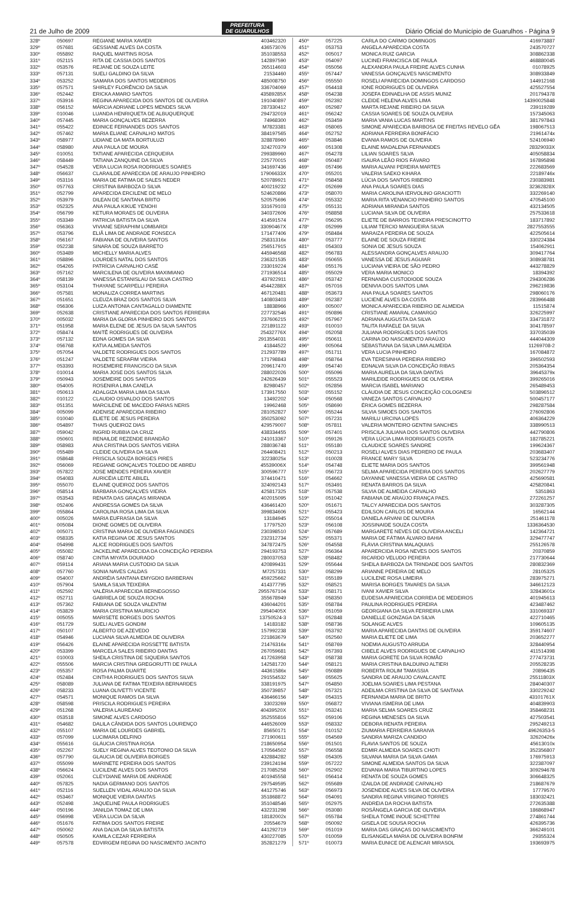21 de Julho de 2009 PREFEITURA
DE GUARULHOS Diário Oficial do Município de Guarulhos - Página 9
| 328º | 050697 | REGIANE MARIA XAVIER | 403462320 |
| 329º | 057681 | GESSIANE ALVES DA COSTA | 436573076 |
| 330º | 055892 | RAQUEL MARTINS ROSA | 351038553 |
| 331º | 052115 | RITA DE CASSIA DOS SANTOS | 142897590 |
| 332º | 053576 | REJANE DE SOUZA LEITE | 265114603 |
| 333º | 057131 | SUELI GALDINO DA SILVA | 21534460 |
| 334º | 053252 | SAMARA DOS SANTOS MEDEIROS | 485008750 |
| 335º | 057571 | SHIRLEY FLORÊNCIO DA SILVA | 336704069 |
| 336º | 052442 | ERICKA AMARO SANTOS | 43589285X |
| 337º | 053916 | REGINA APARECIDA DOS SANTOS DE OLIVEIRA | 191040897 |
| 338º | 056152 | MÁRCIA ADRIANE LOPES MENDES SILVA | 287330412 |
| 339º | 010046 | LUANDA HENRIQUETA DE ALBUQUERQUE | 294732019 |
| 340º | 057445 | MARIA GONÇALVES BEZERRA | 74968300 |
| 341º | 055422 | EDINICE FERNANDES DOS SANTOS | M7823381 |
| 342º | 057462 | MARIA ELIANE CARVALHO MATOS | 384197565 |
| 343º | 058977 | LIDIANE DA MATA BORTULUZI | 328878960 |
| 344º | 058980 | ANA PAULA DE MOURA | 324270379 |
| 345º | 010051 | TATIANE APARECIDA CERQUEIRA | 299389960 |
| 346º | 058449 | TATIANA ZANQUINE DA SILVA | 225770015 |
| 347º | 054528 | VERA LUCIA ROSA RODRIGUES SOARES | 341697436 |
| 348º | 056637 | CLARAILDE APARECIDA DE ARAUJO PINHEIRO | 17906633X |
| 349º | 053116 | MARIA DE FATIMA DE SALES NEDER | 520789921 |
| 350º | 057763 | CRISTINA BARBOZA D SILVA | 400219232 |
| 351º | 052799 | APARECIDA ERCILENE DE MELO | 524620866 |
| 352º | 053979 | DILEAN DE SANTANA BRITO | 520575696 |
| 353º | 052325 | ANA PAULA KIKUE YENOHI | 331679103 |
| 354º | 056799 | KETURA MORAES DE OLIVEIRA | 340372606 |
| 355º | 053349 | PATRICIA BATISTA DA SILVA | 414591574 |
| 356º | 056363 | VIVIANE SERAPHIM LOMBARDI | 33090467X |
| 357º | 053796 | ELIÃ LIMA DE ANDRADE FONSECA | 171477406 |
| 358º | 056167 | FABIANA DE OLIVEIRA SANTOS | 25831316x |
| 359º | 052238 | SINARA DE SOUZA BARRETO | 256517915 |
| 360º | 053489 | MICHELLY MARIA ALVES | 445946568 |
| 361º | 058896 | LOURDES NATAL DOS SANTOS | 236321535 |
| 362º | 054265 | PATRÍCIA CARVALHO CASÉ | 233019224 |
| 363º | 057162 | MARCILENA DE OLIVEIRA MAXIMIANO | 271936514 |
| 364º | 058139 | VANESSA ESTANISLAU DA SILVA CASTRO | 437922911 |
| 365º | 053104 | THAYANE SCARPELLI PEREIRA | 45442288X |
| 366º | 057581 | MONALIZA CORREA MARTINS | 467120481 |
| 367º | 051651 | CLEUZA BRAZ DOS SANTOS SILVA | 140803403 |
| 368º | 056306 | LUIZA ANTONIA CANTAGALLO DIAMENTE | 18838966 |
| 369º | 052638 | CRISTIANE APARECIDA DOS SANTOS FERREIRA | 227732546 |
| 370º | 005032 | MARIA DA GLORIA PINHEIRO DOS SANTOS | 237606215 |
| 371º | 051958 | MARIA ELENE DE JESUS DA SILVA SANTOS | 221891122 |
| 372º | 058474 | MAITÊ RODRIGUES DE OLIVEIRA | 25432776X |
| 373º | 057132 | EDNA GOMES DA SILVA | 2913554031 |
| 374º | 056768 | KATIA ALMEIDA SANTOS | 41844522 |
| 375º | 057054 | VALDETE RODRIGUES DOS SANTOS | 212937789 |
| 376º | 051247 | VALDETE SERAFIM VIEIRA | 171798843 |
| 377º | 053393 | ROSEMEIRE FRANCISCO DA SILVA | 209617470 |
| 378º | 010014 | MARIA JOSE DOS SANTOS SILVA | 288022026 |
| 379º | 050943 | JOSEMEIRE DOS SANTOS | 242626439 |
| 380º | 054005 | ROSENIRA LIMA CANELA | 82980457 |
| 381º | 050613 | ADALGIZA MARIA LIMA DA SILVA | 173917550 |
| 382º | 010122 | CLAUDIO OSVALDO DOS SANTOS | 13492202 |
| 383º | 051351 | MARCILENE DE MACEDO FARIAS NERIS | 19962468 |
| 384º | 005099 | ADENISE APARECIDA RIBEIRO | 281052827 |
| 385º | 010040 | ELIETE DE JESUS PEREIRA | 350253092 |
| 386º | 054897 | THAIS QUEIROZ DIAS | 429579007 |
| 387º | 059042 | INGRID RUBBIA DA CRUZ | 438334455 |
| 388º | 050601 | RENAILDE REZENDE BRANDÃO | 241013367 |
| 389º | 058983 | ANA CRISTINA DOS SANTOS VIEIRA | 288036748 |
| 390º | 055489 | CLEIDE OLIVEIRA DA SILVA | 264408421 |
| 391º | 058648 | PRISCILA SOUZA BORGES PIRES | 32238025x |
| 392º | 056069 | REGIANE GONÇALVES TOLEDO DE ABREU | 45539006X |
| 393º | 057822 | JOSE MENDES PEREIRA XAVIER | 300596777 |
| 394º | 054083 | AURICÉIA LEITE ABILEL | 374410471 |
| 395º | 055070 | ELAINE QUEIROZ DOS SANTOS | 324092143 |
| 396º | 058514 | BÁRBARA GONÇALVES VIEIRA | 425817325 |
| 397º | 053543 | RENATA DAS GRAÇAS MIRANDA | 402015095 |
| 398º | 052406 | ANDRESSA GOMES DA SILVA | 436461420 |
| 399º | 055864 | CAROLINA ROSA LIMA DA SILVA | 399834606 |
| 400º | 005026 | MARIA EUFRASIA DA SILVA | 13184945 |
| 401º | 005084 | DIONE GOMES DE OLIVEIRA | 17797520 |
| 402º | 005071 | CRISTINA MARIA DE OLIVEIRA FAGUNDES | 230398510 |
| 403º | 058335 | KATIA REGINA DE JESUS SANTOS | 232312734 |
| 404º | 054998 | ALICE RODRIGUES DOS SANTOS | 347872475 |
| 405º | 055082 | JACKELINE APARECIDA DA CONCEIÇÃO PEREIRA | 294193753 |
| 406º | 058740 | CINTIA MIYATA DOURADO | 280037053 |
| 407º | 059114 | ARIANA MARIA CUSTODIO DA SILVA | 420899431 |
| 408º | 057760 | SONIA NAVES CALDAS | M7257331 |
| 409º | 054007 | ANDRÉIA SANTANA EMYGDIO BARBERAN | 459225662 |
| 410º | 057904 | SAMILA SILVA TEIXEIRA | 414377795 |
| 411º | 052592 | VALÉRIA APARECIDA BERNEGOSSO | 2955767104 |
| 412º | 052711 | GABRIELA DE SOUZA ROCHA | 355678949 |
| 413º | 057362 | FABIANA DE SOUZA VALENTIM | 436044201 |
| 414º | 053829 | MARIA CRISTINA MAURICIO | 29540405X |
| 415º | 005055 | MARISETE BORGES DOS SANTOS | 13750524-3 |
| 416º | 051729 | SUELI ALVES GONDIM | 14183182 |
| 417º | 050107 | ALBERTO DE AZEVEDO | 157992238 |
| 418º | 054946 | LUCIANA SILVA ALMEIDA DE OLIVEIRA | 221863679 |
| 419º | 056426 | ELAINE APARECIDA ROSSETTE BATISTA | 21476316x |
| 420º | 053399 | MARCELA SALES RIBEIRO DANTAS | 267059681 |
| 421º | 010003 | SHEILA CRISTINA DE SIQUEIRA SANTOS | 417263958 |
| 422º | 055506 | MARCIA CRISTINA GREGORUTTI DE PAULA | 142581720 |
| 423º | 055357 | ROSA PALMA DUARTE | 44361586x |
| 424º | 052484 | CINTHIA RODRIGUES DOS SANTOS SILVA | 291554532 |
| 425º | 058089 | JULIANA DE FATIMA TEIXEIRA BERNARDES | 338191975 |
| 426º | 058233 | LUANA OLIVETTI VICENTE | 350739857 |
| 427º | 054571 | MONIQUE RAMOS DA SILVA | 436466156 |
| 428º | 058598 | PRISCILA RODRIGUES PEREIRA | 33023269 |
| 429º | 051268 | VALERIA LAUREANO | 40439520X |
| 430º | 053518 | SIMONE ALVES CARDOSO | 352555816 |
| 431º | 054682 | DALILA CÂNDIDA DOS SANTOS LOURENÇO | 446526009 |
| 432º | 055107 | MARIA DE LOURDES GABRIEL | 85650171 |
| 433º | 057099 | LUCIMARA DELFINO | 271900611 |
| 434º | 055616 | GLÁUCIA CRISTINA ROSA | 218650954 |
| 435º | 052267 | SUELY REGINA ALVES TEOTONIO DA SILVA | 170564502 |
| 436º | 057790 | GLAUCIA DE OLIVEIRA BORGES | 432884282 |
| 437º | 055099 | MARINETE PEREIRA DOS SANTOS | 239124194 |
| 438º | 056624 | LUCILENE ALVES DOS SANTOS | 217085258 |
| 439º | 052061 | CLEYDIANE MARIA DE ANDRADE | 401945558 |
| 440º | 057825 | NADIA GERMANO DOS SANTOS | 297549595 |
| 441º | 052116 | SUELLEN VIDAL ARAUJO DA SILVA | 441275746 |
| 442º | 053467 | MONIQUE VIEIRA DANTAS | 351868872 |
| 443º | 052498 | JAQUELINE PAULA RODRIGUES | 351048546 |
| 444º | 050196 | JANILDA TOMAZ DE LIMA | 432231298 |
| 445º | 056998 | VERA LUCIA DA SILVA | 18182002x |
| 446º | 051676 | FATIMA DOS SANTOS FREIRE | 20554679 |
| 447º | 050062 | ANA DALVA DA SILVA BATISTA | 441292719 |
| 448º | 050505 | KAMILA CEZAR FERREIRA | 430227085 |
| 449º | 057578 | EDVIRGEM REGINA DO NASCIMENTO JACINTO | 352821279 |
| 450º | 057225 | CARLA DO CARMO DOMINGOS | 416973887 |
| 451º | 053753 | ANGELA APARECIDA COSTA | 243570727 |
| 452º | 005017 | MONICA RUIZ GARCIA | 308862338 |
| 453º | 054097 | LUCINEI FRANCISCA DE PAULA | 468880045 |
| 454º | 055056 | ALEXANDRA PAULA FREIRE ALVES CUNHA | 01078925 |
| 455º | 057447 | VANESSA GONÇALVES NASCIMENTO | 308933849 |
| 456º | 055550 | ROSELI APARECIDA DOMINGOS CARDOSO | 144912168 |
| 457º | 054418 | IONE RODRIGUES DE OLIVEIRA | 425527554 |
| 458º | 054238 | JOSEFA EDINAELHA DE ASSIS MUNIZ | 201794378 |
| 459º | 052392 | CLEIDE HELENA ALVES LIMA | 14390025848 |
| 460º | 052987 | MARTA REJANE RIBEIRO DA SILVA | 239119289 |
| 461º | 056242 | CASSIA SOARES DE SOUZA OLIVEIRA | 157345063 |
| 462º | 053459 | MARIA VANIA LUCAS MARTINS | 381797843 |
| 463º | 058065 | SIMONE APARECIDA BARBOSA DE FREITAS REVELO GÊA | 198067513 |
| 464º | 052752 | ADRIANA FERREIRA BONIFÁCIO | 21961474x |
| 465º | 053846 | EVANIA RAMOS DE OLIVEIRA | 524106940 |
| 466º | 051308 | ELAINE MADALENA FERNANDES | 28329033X |
| 467º | 054278 | LILIAN SOARES SILVA | 405058834 |
| 468º | 050487 | ISAURA LEÃO RIOS FÁVARO | 167895898 |
| 469º | 057496 | MARIA ALVANI PEREIRA MARTES | 222683569 |
| 470º | 055201 | VALERIA SAEKO KIHARA | 22189746x |
| 471º | 058458 | LÚCIA DOS SANTOS RIBEIRO | 230383981 |
| 472º | 052699 | ANA PAULA SOARES DIAS | 32362828X |
| 473º | 058070 | MARIA CAROLINA IERVOLINO GRACIOTTI | 332269140 |
| 474º | 055332 | MARIA RITA VENANCIO PINHEIRO SANTOS | 470545100 |
| 475º | 055131 | ADRIANA MIRANDA SANTOS | 432134505 |
| 476º | 058858 | LUCIANA SILVA DE OLIVEIRA | 257533618 |
| 477º | 056295 | ELIETE DE BARROS TEIXEIRA PRESCINOTTO | 183717892 |
| 478º | 052999 | LILIAM TERCIO MANGUEIRA SILVA | 2827553555 |
| 479º | 058484 | MARAIZA PEREIRA DE SOUZA | 422505614 |
| 480º | 053777 | ELAINE DE SOUZA FREIRE | 330224384 |
| 481º | 054303 | SONIA DE JESUS SOUZA | 154062911 |
| 482º | 056783 | ALESSANDRA GONÇALVES ARAUJO | 309417764 |
| 483º | 050655 | VANESSA DE JESUS AGUIAR | 308938781 |
| 484º | 055176 | LUCIANA VIEIRA DE SÃO PEDRO | 443278829 |
| 485º | 055029 | VERA MARIA MONICO | 18394392 |
| 486º | 053742 | FERNANDA CUSTODIODE SOUZA | 294306286 |
| 487º | 057016 | DENIVIA DOS SANTOS LIMA | 296219836 |
| 488º | 053673 | ANA PAULA SOARES SANTOS | 298060176 |
| 489º | 052387 | LUCIENE ALVES DA COSTA | 283966488 |
| 490º | 005007 | MONICA APARECIDA RIBEIRO DE ALMEIDA | 11515874 |
| 491º | 050896 | CRISTIANE AMARAL CAMARGO | 326225997 |
| 492º | 057967 | ADRIANA AUGUSTA DA SILVA | 334731872 |
| 493º | 010010 | TALITA RAFAELE DA SILVA | 304178597 |
| 494º | 052058 | JULIANA RODRIGUES DOS SANTOS | 337035039 |
| 495º | 050611 | CARINA DO NASCIMENTO ARAÚJO | 444044309 |
| 496º | 005064 | SEBASTIANA DA SILVA LIMA ALMEIDA | 11269708-2 |
| 497º | 051711 | VERA LUCIA PINHEIRO | 167084872 |
| 498º | 058764 | EVA TERESINHA PEREIRA RIBEIRO | 396502593 |
| 499º | 054740 | EDNALVA SILVA DA CONCEIÇÃO RIBAS | 205364354 |
| 500º | 055096 | MARIA AURELIA DA SILVA DANTAS | 39645379x |
| 501º | 055523 | MARILEIDE RODRIGUES DE OLIVEIRA | 399265016 |
| 502º | 052856 | MARCIA ISABEL MARIANO | 265489453 |
| 503º | 055152 | CLÁUDIA DE JESUS CONCEIÇÃO COLOGNESI | 503896512 |
| 504º | 050568 | VANEZA SANTOS CARVALHO | 500457177 |
| 505º | 058690 | ÉRICA GOMES BEZERRA | 298287584 |
| 506º | 055244 | SILVIA SIMOES DOS SANTOS | 276092806 |
| 507º | 057231 | MARILU URCINA LOPES | 406364229 |
| 508º | 057811 | VALERIA MONTEIRO GENTINI SANCHES | 338990513 |
| 509º | 057401 | PRISCILA JULIANA DOS SANTOS OLIVEIRA | 442790806 |
| 510º | 059126 | VERA LÚCIA LIMA RODRIGUES COSTA | 182785221 |
| 511º | 055180 | CLAUDICE SOARES SANDRE | 199624367 |
| 512º | 050213 | ROSELI ALVES DIAS PEDRERO DE PAULA | 203683407 |
| 513º | 010028 | FRANCE MARY SILVA | 523234776 |
| 514º | 054748 | ELIETE MARIA DOS SANTOS | 399561948 |
| 515º | 056723 | SELMA APARECIDA PEREIRA DOS SANTOS | 202627779 |
| 516º | 054662 | DAYANNE VANESSA VIEIRA DE CASTRO | 425690581 |
| 517º | 053491 | RENATA BARROS DA SILVA | 425820841 |
| 518º | 057538 | SILVIA DE ALMEIDA CARVALHO | 5351863 |
| 519º | 051042 | FABIANA DE ARAÚJO FRANÇA PAES. | 272261257 |
| 520º | 051671 | TALCY APARECIDA DOS SANTOS | 303287305 |
| 521º | 055423 | EDILSON CARLOS DE MOURA | 16562144 |
| 522º | 055014 | DANIELA ARVANI DE OLIVEIRA | 251461178 |
| 523º | 056108 | JOSSINAIDE SOUZA COSTA | 1336364530 |
| 524º | 057689 | MARGARETE NEVES DE OLIVEIRA ANCELI | 142364721 |
| 525º | 055371 | MARIA DE FÁTIMA ÁLVARO BAHIA | 329477747 |
| 526º | 054558 | FLÁVIA CRISTINA MALAQUIAS | 255126578 |
| 527º | 056364 | APARERCIDA ROSA NEVES DOS SANTOS | 20370859 |
| 528º | 058482 | RICARDO VELUDO PEREIRA | 217730644 |
| 529º | 055644 | SHEILA BARBOZA DA TRINDADE DOS SANTOS | 280832369 |
| 530º | 058299 | ARIANNE PEREIRA DE MELO | 28105325 |
| 531º | 055189 | LUCILENE ROSA LIMEIRA | 283975271 |
| 532º | 058521 | MARISA BORGES TAVARES DA SILVA | 346612123 |
| 533º | 058171 | IVANI XAVIER SILVA | 32843601x |
| 534º | 058350 | EUDESIA APARECIDA CORREIA DE MEDEIROS | 401945613 |
| 535º | 058784 | PAULINA RODRIGUES PEREIRA | 423487462 |
| 536º | 051059 | GEORGIANA DA SILVA FERREIRA LIMA | 331069337 |
| 537º | 052848 | DANIELLE GONZAGA DA SILVA | 422710465 |
| 538º | 058736 | SOLANGE ALVES | 109605135 |
| 539º | 053792 | MARIA APARECIDA DANTAS DE OLIVEIRA | 359174607 |
| 540º | 052560 | MARIA ELIETE DE LIMA | 203652277 |
| 541º | 058769 | NOEMIA AUGUSTO ARRUDA | 328440954 |
| 542º | 057393 | CIBELE ALVES RODRIGUES DE CARVALHO | 411514398 |
| 543º | 058738 | MARIA GORETE DA SILVA ROMÃO | 277473731 |
| 544º | 058121 | MARIA CRISTINA BALDUINO ALTIERI | 205528235 |
| 545º | 050889 | ROBERTA ROLIM TAMASSIA | 20896435 |
| 546º | 055625 | SANDRA DE ARAUJO CAVALCANTE | 25511803X |
| 547º | 054850 | JOELMA SOARES LIMA PESTANA | 284040307 |
| 548º | 057321 | ADEILMA CRISTINA DA SILVA DE SANTANA | 330229242 |
| 549º | 054315 | FERNANDA MARIA DE BRITO | 43101761X |
| 550º | 056872 | VIVIANA ISMERIA DE LIMA | 404839903 |
| 551º | 053241 | MARIA SELMA SOARES CRUZ | 358468231 |
| 552º | 059106 | REGINA MENESES DA SILVA | 427503541 |
| 553º | 058332 | DEBORA RENATA PEREIRA | 295249213 |
| 554º | 010152 | ZIUMARIA FERREIRA SARAIVA | 49626353-5 |
| 555º | 054569 | SANDRA MARIZA CANDIDO | 32620426x |
| 556º | 051501 | FLAVIA SANTOS DE SOUZA | 45613010x |
| 557º | 056558 | EDMIR ALMEIDA SOARES CHOTI | 352356807 |
| 558º | 054305 | SILVANA MARIA DA SILVA GAMA | 176975913 |
| 559º | 057222 | SIMONE ALMEIDA SANTOS DA SILVA | 322387097 |
| 560º | 052902 | EDVANIA MARIA TIBURTINO LOPES | 309294678 |
| 561º | 056414 | RENATA DE SOUZA GOMES | 306648325 |
| 562º | 055689 | IZAILDA DE ANDRADE CARVALHO | 218687679 |
| 563º | 056973 | JOSENEIDE ALVES SILVA DE OLIVEIRA | 17779570 |
| 564º | 054091 | SANDRA REGINA VIRGINIO TORRES | 183032421 |
| 565º | 052975 | ANDREIA DA ROCHA BATISTA | 272635388 |
| 566º | 053080 | ROSÂNGELA GARCIA DE OLIVEIRA | 186868947 |
| 567º | 055784 | SHEILA TOME INOUE SCHETTINI | 274861744 |
| 568º | 050092 | GISELA DE SOUSA ROCHA | 426395736 |
| 569º | 051019 | MARIA DAS GRAÇAS DO NASCIMENTO | 366249101 |
| 570º | 010059 | ELISANGELA MARIA DE OLIVEIRA BONFIM | 29355324 |
| 571º | 010073 | MARIA EUNICE DE ALENCAR MIRASOL | 193693975 |